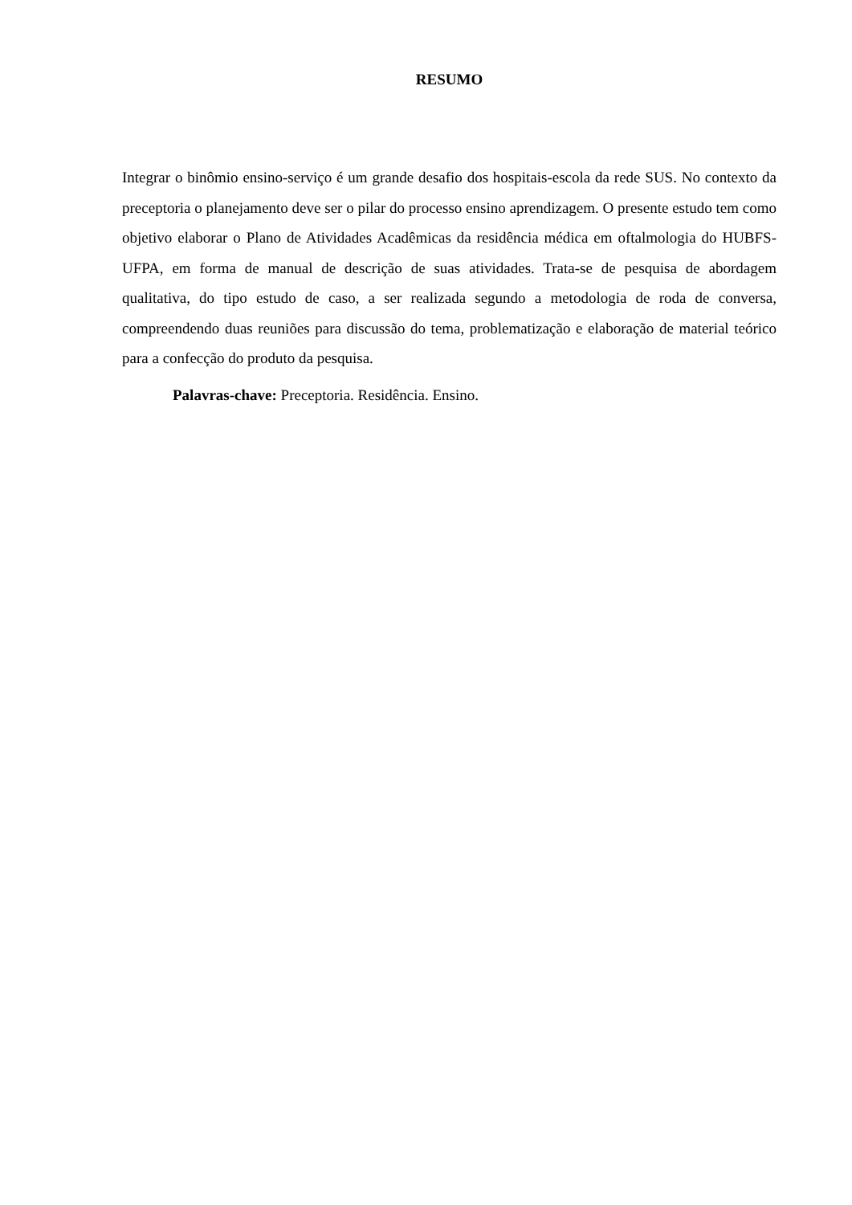RESUMO
Integrar o binômio ensino-serviço é um grande desafio dos hospitais-escola da rede SUS. No contexto da preceptoria o planejamento deve ser o pilar do processo ensino aprendizagem. O presente estudo tem como objetivo elaborar o Plano de Atividades Acadêmicas da residência médica em oftalmologia do HUBFS-UFPA, em forma de manual de descrição de suas atividades. Trata-se de pesquisa de abordagem qualitativa, do tipo estudo de caso, a ser realizada segundo a metodologia de roda de conversa, compreendendo duas reuniões para discussão do tema, problematização e elaboração de material teórico para a confecção do produto da pesquisa.
Palavras-chave: Preceptoria. Residência. Ensino.